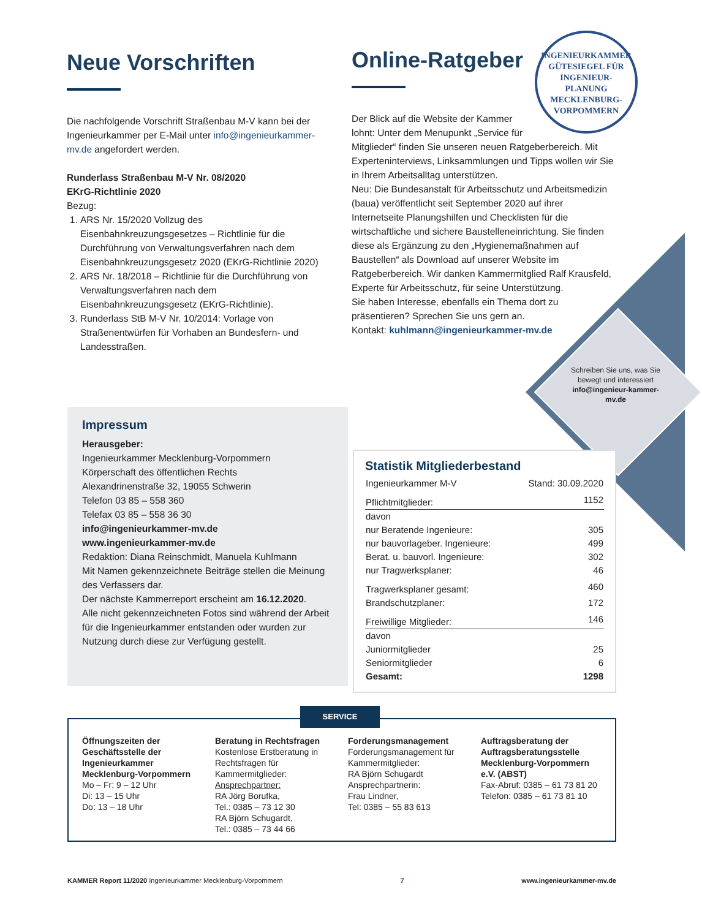INGENIEURKAMMER
GÜTESIEGEL FÜR
INGENIEUR-
PLANUNG
MECKLENBURG-VORPOMMERN
Neue Vorschriften
Die nachfolgende Vorschrift Straßenbau M-V kann bei der Ingenieurkammer per E-Mail unter info@ingenieurkammer-mv.de angefordert werden.
Runderlass Straßenbau M-V Nr. 08/2020
EKrG-Richtlinie 2020
Bezug:
1. ARS Nr. 15/2020 Vollzug des Eisenbahnkreuzungsgesetzes – Richtlinie für die Durchführung von Verwaltungsverfahren nach dem Eisenbahnkreuzungsgesetz 2020 (EKrG-Richtlinie 2020)
2. ARS Nr. 18/2018 – Richtlinie für die Durchführung von Verwaltungsverfahren nach dem Eisenbahnkreuzungsgesetz (EKrG-Richtlinie).
3. Runderlass StB M-V Nr. 10/2014: Vorlage von Straßenentwürfen für Vorhaben an Bundesfern- und Landesstraßen.
Online-Ratgeber
Der Blick auf die Website der Kammer lohnt: Unter dem Menupunkt „Service für
Mitglieder“ finden Sie unseren neuen Ratgeberbereich. Mit Experteninterviews, Linksammlungen und Tipps wollen wir Sie in Ihrem Arbeitsalltag unterstützen.
Neu: Die Bundesanstalt für Arbeitsschutz und Arbeitsmedizin (baua) veröffentlicht seit September 2020 auf ihrer Internetseite Planungshilfen und Checklisten für die wirtschaftliche und sichere Baustelleneinrichtung. Sie finden diese als Ergänzung zu den „Hygienemaßnahmen auf Baustellen“ als Download auf unserer Website im Ratgeberbereich. Wir danken Kammermitglied Ralf Krausfeld, Experte für Arbeitsschutz, für seine Unterstützung.
Sie haben Interesse, ebenfalls ein Thema dort zu präsentieren? Sprechen Sie uns gern an.
Kontakt: kuhlmann@ingenieurkammer-mv.de
Schreiben Sie uns, was Sie bewegt und interessiert info@ingenieur-kammer-mv.de
Impressum
Herausgeber:
Ingenieurkammer Mecklenburg-Vorpommern
Körperschaft des öffentlichen Rechts
Alexandrinenstraße 32, 19055 Schwerin
Telefon 03 85 – 558 360
Telefax 03 85 – 558 36 30
info@ingenieurkammer-mv.de
www.ingenieurkammer-mv.de
Redaktion: Diana Reinschmidt, Manuela Kuhlmann
Mit Namen gekennzeichnete Beiträge stellen die Meinung des Verfassers dar.
Der nächste Kammerreport erscheint am 16.12.2020.
Alle nicht gekennzeichneten Fotos sind während der Arbeit für die Ingenieurkammer entstanden oder wurden zur Nutzung durch diese zur Verfügung gestellt.
Statistik Mitgliederbestand
| Ingenieurkammer M-V | Stand: 30.09.2020 |
| Pflichtmitglieder: | 1152 |
| davon | |
| nur Beratende Ingenieure: | 305 |
| nur bauvorlageber. Ingenieure: | 499 |
| Berat. u. bauvorl. Ingenieure: | 302 |
| nur Tragwerksplaner: | 46 |
| Tragwerksplaner gesamt: | 460 |
| Brandschutzplaner: | 172 |
| Freiwillige Mitglieder: | 146 |
| davon | |
| Juniormitglieder | 25 |
| Seniormitglieder | 6 |
| Gesamt: | 1298 |
Öffnungszeiten der Geschäftsstelle der Ingenieurkammer Mecklenburg-Vorpommern
Mo – Fr: 9 – 12 Uhr
Di: 13 – 15 Uhr
Do: 13 – 18 Uhr
Beratung in Rechtsfragen
Kostenlose Erstberatung in Rechtsfragen für Kammermitglieder:
Ansprechpartner:
RA Jörg Borufka,
Tel.: 0385 – 73 12 30
RA Björn Schugardt,
Tel.: 0385 – 73 44 66
Forderungsmanagement
Forderungsmanagement für Kammermitglieder:
RA Björn Schugardt
Ansprechpartnerin:
Frau Lindner,
Tel: 0385 – 55 83 613
Auftragsberatung der Auftragsberatungsstelle Mecklenburg-Vorpommern e.V. (ABST)
Fax-Abruf: 0385 – 61 73 81 20
Telefon: 0385 – 61 73 81 10
SERVICE
KAMMER Report 11/2020 Ingenieurkammer Mecklenburg-Vorpommern 7 www.ingenieurkammer-mv.de